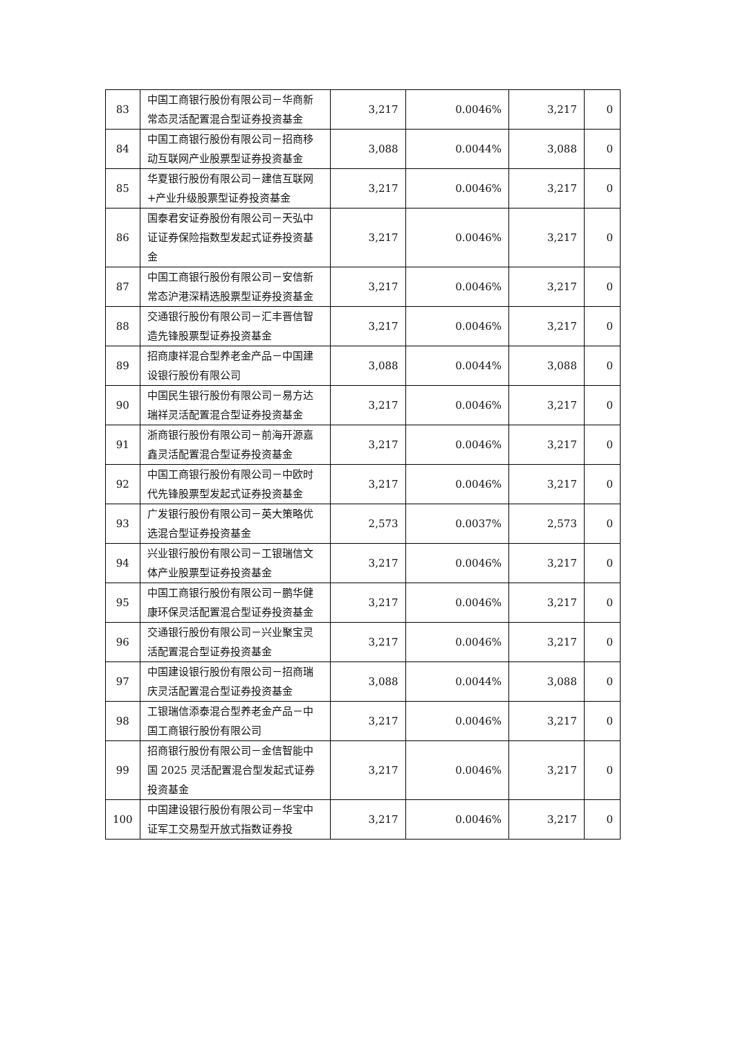| 83 | 中国工商银行股份有限公司－华商新常态灵活配置混合型证券投资基金 | 3,217 | 0.0046% | 3,217 | 0 |
| 84 | 中国工商银行股份有限公司－招商移动互联网产业股票型证券投资基金 | 3,088 | 0.0044% | 3,088 | 0 |
| 85 | 华夏银行股份有限公司－建信互联网+产业升级股票型证券投资基金 | 3,217 | 0.0046% | 3,217 | 0 |
| 86 | 国泰君安证券股份有限公司－天弘中证证券保险指数型发起式证券投资基金 | 3,217 | 0.0046% | 3,217 | 0 |
| 87 | 中国工商银行股份有限公司－安信新常态沪港深精选股票型证券投资基金 | 3,217 | 0.0046% | 3,217 | 0 |
| 88 | 交通银行股份有限公司－汇丰晋信智造先锋股票型证券投资基金 | 3,217 | 0.0046% | 3,217 | 0 |
| 89 | 招商康祥混合型养老金产品－中国建设银行股份有限公司 | 3,088 | 0.0044% | 3,088 | 0 |
| 90 | 中国民生银行股份有限公司－易方达瑞祥灵活配置混合型证券投资基金 | 3,217 | 0.0046% | 3,217 | 0 |
| 91 | 浙商银行股份有限公司－前海开源嘉鑫灵活配置混合型证券投资基金 | 3,217 | 0.0046% | 3,217 | 0 |
| 92 | 中国工商银行股份有限公司－中欧时代先锋股票型发起式证券投资基金 | 3,217 | 0.0046% | 3,217 | 0 |
| 93 | 广发银行股份有限公司－英大策略优选混合型证券投资基金 | 2,573 | 0.0037% | 2,573 | 0 |
| 94 | 兴业银行股份有限公司－工银瑞信文体产业股票型证券投资基金 | 3,217 | 0.0046% | 3,217 | 0 |
| 95 | 中国工商银行股份有限公司－鹏华健康环保灵活配置混合型证券投资基金 | 3,217 | 0.0046% | 3,217 | 0 |
| 96 | 交通银行股份有限公司－兴业聚宝灵活配置混合型证券投资基金 | 3,217 | 0.0046% | 3,217 | 0 |
| 97 | 中国建设银行股份有限公司－招商瑞庆灵活配置混合型证券投资基金 | 3,088 | 0.0044% | 3,088 | 0 |
| 98 | 工银瑞信添泰混合型养老金产品－中国工商银行股份有限公司 | 3,217 | 0.0046% | 3,217 | 0 |
| 99 | 招商银行股份有限公司－金信智能中国 2025 灵活配置混合型发起式证券投资基金 | 3,217 | 0.0046% | 3,217 | 0 |
| 100 | 中国建设银行股份有限公司－华宝中证军工交易型开放式指数证券投 | 3,217 | 0.0046% | 3,217 | 0 |